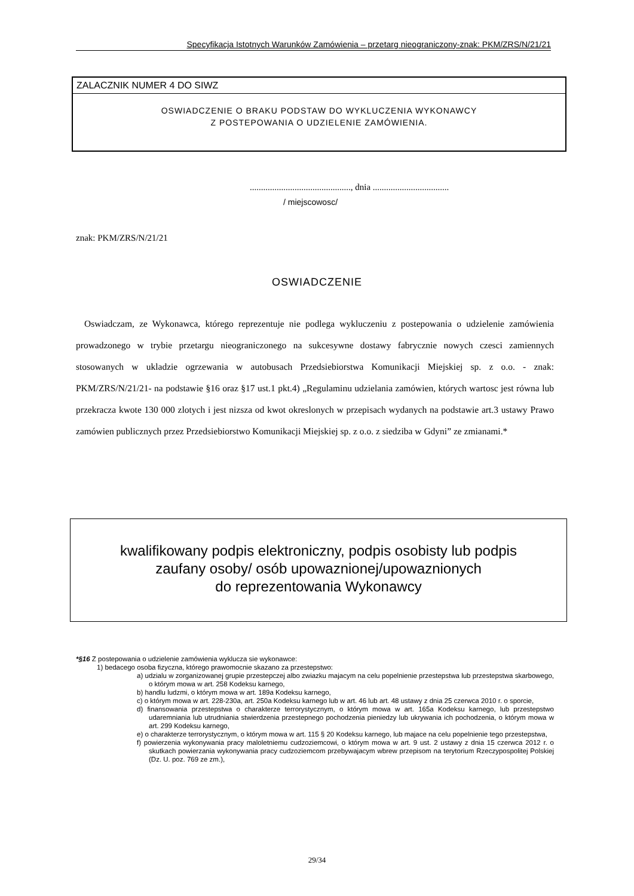Specyfikacja Istotnych Warunków Zamówienia – przetarg nieograniczony-znak: PKM/ZRS/N/21/21
ZALACZNIK NUMER 4 DO SIWZ
OSWIADCZENIE O BRAKU PODSTAW DO WYKLUCZENIA WYKONAWCY
Z POSTEPOWANIA O UDZIELENIE ZAMÓWIENIA.
............................................., dnia ..................................
/ miejscowosc/
znak: PKM/ZRS/N/21/21
OSWIADCZENIE
Oswiadczam, ze Wykonawca, którego reprezentuje nie podlega wykluczeniu z postepowania o udzielenie zamówienia prowadzonego w trybie przetargu nieograniczonego na sukcesywne dostawy fabrycznie nowych czesci zamiennych stosowanych w ukladzie ogrzewania w autobusach Przedsiebiorstwa Komunikacji Miejskiej sp. z o.o. - znak: PKM/ZRS/N/21/21- na podstawie §16 oraz §17 ust.1 pkt.4) „Regulaminu udzielania zamówien, których wartosc jest równa lub przekracza kwote 130 000 zlotych i jest nizsza od kwot okreslonych w przepisach wydanych na podstawie art.3 ustawy Prawo zamówien publicznych przez Przedsiebiorstwo Komunikacji Miejskiej sp. z o.o. z siedziba w Gdyni” ze zmianami.*
kwalifikowany podpis elektroniczny, podpis osobisty lub podpis
zaufany osoby/ osób upowaznionej/upowaznionych
do reprezentowania Wykonawcy
*§16 Z postepowania o udzielenie zamówienia wyklucza sie wykonawce:
1) bedacego osoba fizyczna, którego prawomocnie skazano za przestepstwo:
a) udzialu w zorganizowanej grupie przestepczej albo zwiazku majacym na celu popelnienie przestepstwa lub przestepstwa skarbowego, o którym mowa w art. 258 Kodeksu karnego,
b) handlu ludzmi, o którym mowa w art. 189a Kodeksu karnego,
c) o którym mowa w art. 228-230a, art. 250a Kodeksu karnego lub w art. 46 lub art. 48 ustawy z dnia 25 czerwca 2010 r. o sporcie,
d) finansowania przestepstwa o charakterze terrorystycznym, o którym mowa w art. 165a Kodeksu karnego, lub przestepstwo udaremniania lub utrudniania stwierdzenia przestepnego pochodzenia pieniedzy lub ukrywania ich pochodzenia, o którym mowa w art. 299 Kodeksu karnego,
e) o charakterze terrorystycznym, o którym mowa w art. 115 § 20 Kodeksu karnego, lub majace na celu popelnienie tego przestepstwa,
f) powierzenia wykonywania pracy maloletniemu cudzoziemcowi, o którym mowa w art. 9 ust. 2 ustawy z dnia 15 czerwca 2012 r. o skutkach powierzania wykonywania pracy cudzoziemcom przebywajacym wbrew przepisom na terytorium Rzeczypospolitej Polskiej (Dz. U. poz. 769 ze zm.),
29/34